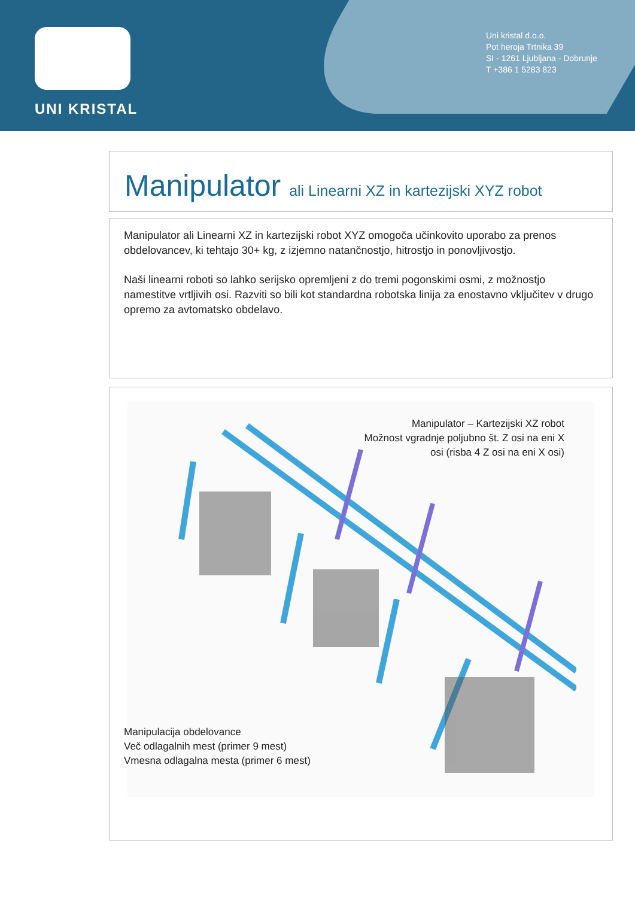UNI KRISTAL
Uni kristal d.o.o.
Pot heroja Trtnika 39
SI - 1261 Ljubljana - Dobrunje
T +386 1 5283 823
Manipulator ali Linearni XZ in kartezijski XYZ robot
Manipulator ali Linearni XZ in kartezijski robot XYZ omogoča učinkovito uporabo za prenos obdelovancev, ki tehtajo 30+ kg, z izjemno natančnostjo, hitrostjo in ponovljivostjo.
Naši linearni roboti so lahko serijsko opremljeni z do tremi pogonskimi osmi, z možnostjo namestitve vrtljivih osi. Razviti so bili kot standardna robotska linija za enostavno vključitev v drugo opremo za avtomatsko obdelavo.
Manipulator – Kartezijski XZ robot
Možnost vgradnje poljubno št. Z osi na eni X osi (risba 4 Z osi na eni X osi)
Manipulacija obdelovance
Več odlagalnih mest (primer 9 mest)
Vmesna odlagalna mesta (primer 6 mest)